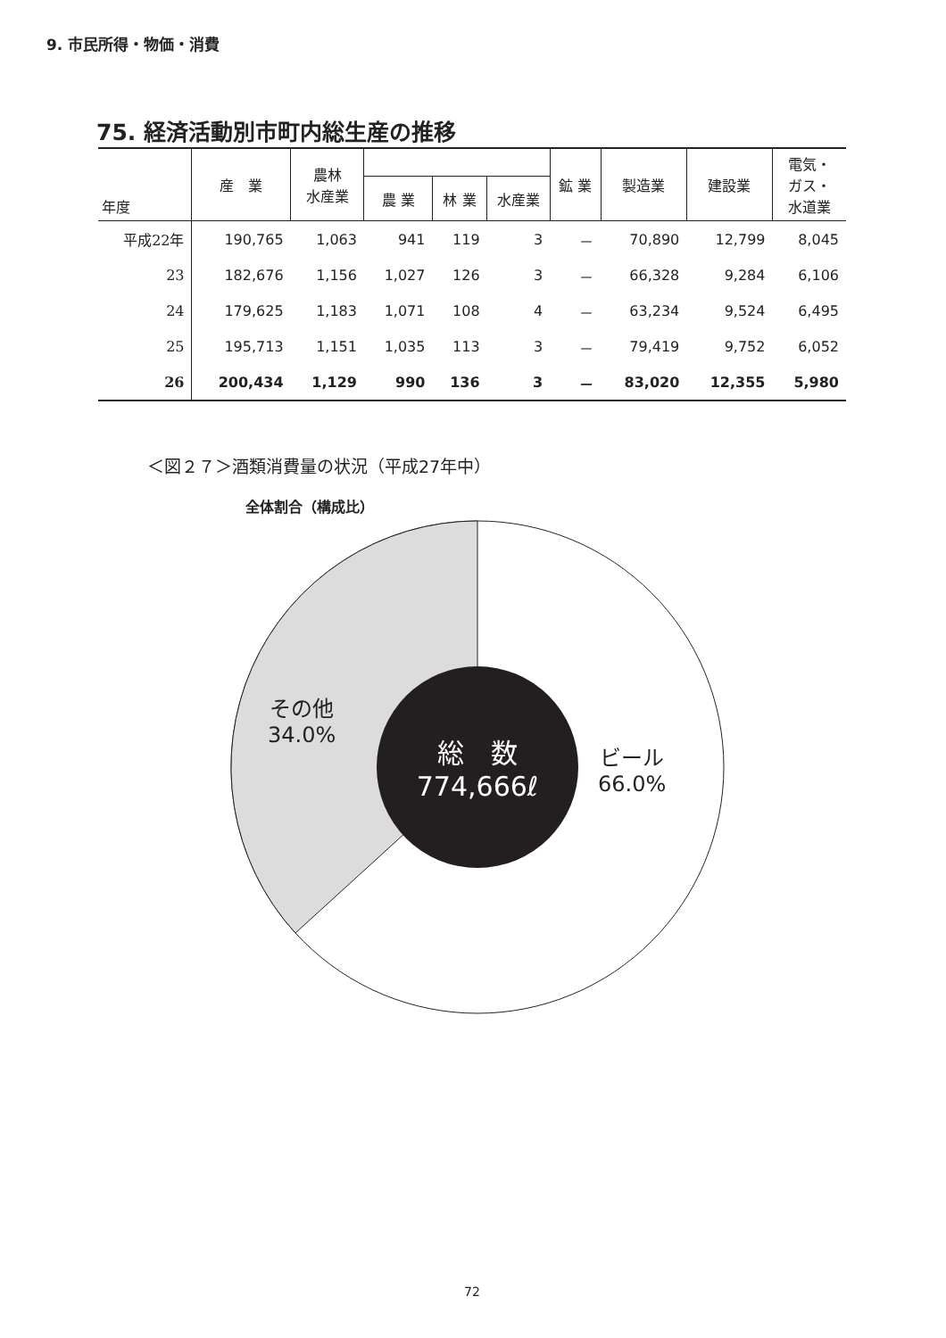9. 市民所得・物価・消費
75. 経済活動別市町内総生産の推移
| 年度 | 産 業 | 農林 水産業 | | | | 鉱 業 | 製造業 | 建設業 | 電気・ ガス・ 水道業 |
| --- | --- | --- | --- | --- | --- | --- | --- | --- | --- |
| | | | 農 業 | 林 業 | 水産業 | | | | |
| 平成22年 | 190,765 | 1,063 | 941 | 119 | 3 | － | 70,890 | 12,799 | 8,045 |
| 23 | 182,676 | 1,156 | 1,027 | 126 | 3 | － | 66,328 | 9,284 | 6,106 |
| 24 | 179,625 | 1,183 | 1,071 | 108 | 4 | － | 63,234 | 9,524 | 6,495 |
| 25 | 195,713 | 1,151 | 1,035 | 113 | 3 | － | 79,419 | 9,752 | 6,052 |
| 26 | 200,434 | 1,129 | 990 | 136 | 3 | － | 83,020 | 12,355 | 5,980 |
＜図２７＞酒類消費量の状況（平成27年中）
全体割合（構成比）
その他
34.0%
ビール
66.0%
総　数
774,666ℓ
72